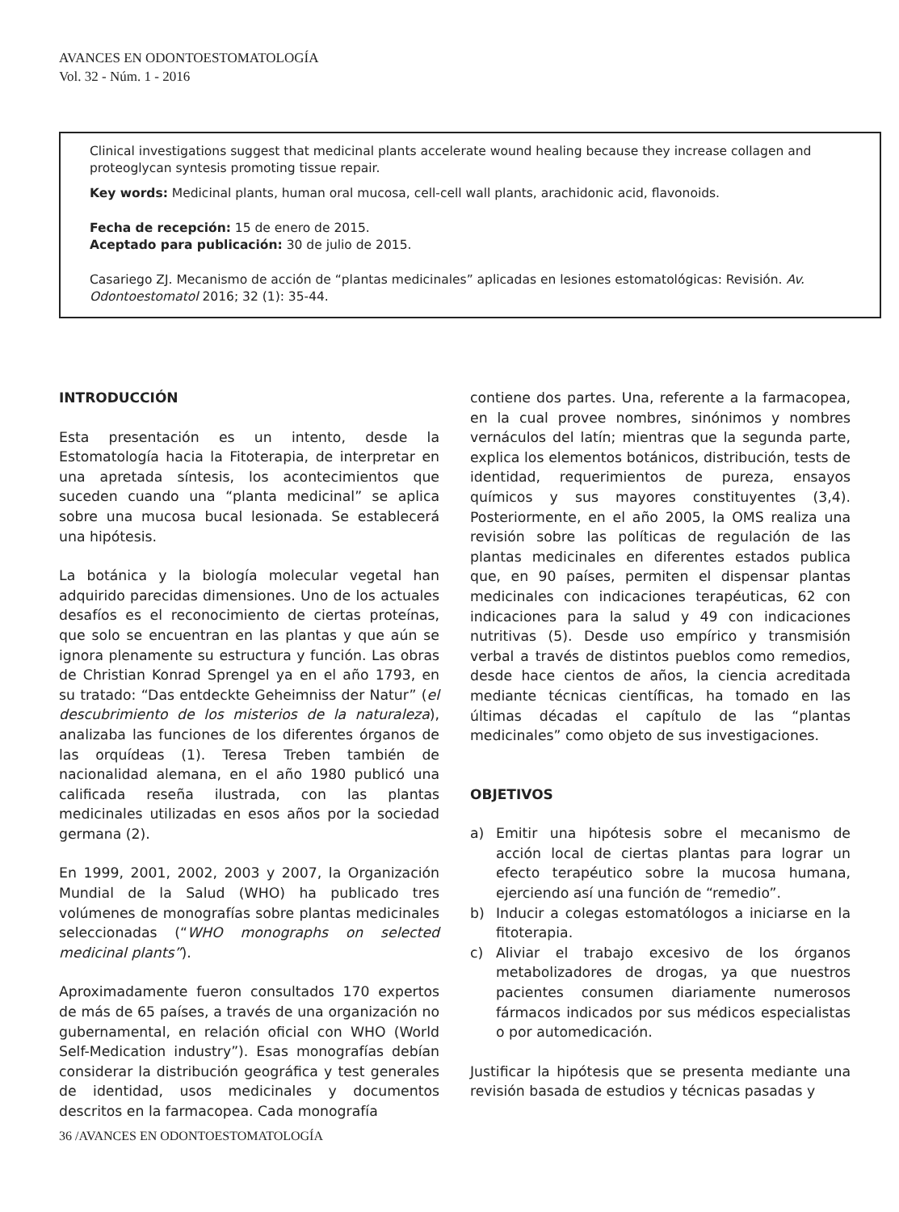AVANCES EN ODONTOESTOMATOLOGÍA
Vol. 32 - Núm. 1 - 2016
Clinical investigations suggest that medicinal plants accelerate wound healing because they increase collagen and proteoglycan syntesis promoting tissue repair.
Key words: Medicinal plants, human oral mucosa, cell-cell wall plants, arachidonic acid, flavonoids.
Fecha de recepción: 15 de enero de 2015.
Aceptado para publicación: 30 de julio de 2015.
Casariego ZJ. Mecanismo de acción de “plantas medicinales” aplicadas en lesiones estomatológicas: Revisión. Av. Odontoestomatol 2016; 32 (1): 35-44.
INTRODUCCIÓN
Esta presentación es un intento, desde la Estomatología hacia la Fitoterapia, de interpretar en una apretada síntesis, los acontecimientos que suceden cuando una “planta medicinal” se aplica sobre una mucosa bucal lesionada. Se establecerá una hipótesis.
La botánica y la biología molecular vegetal han adquirido parecidas dimensiones. Uno de los actuales desafíos es el reconocimiento de ciertas proteínas, que solo se encuentran en las plantas y que aún se ignora plenamente su estructura y función. Las obras de Christian Konrad Sprengel ya en el año 1793, en su tratado: “Das entdeckte Geheimniss der Natur” (el descubrimiento de los misterios de la naturaleza), analizaba las funciones de los diferentes órganos de las orquídeas (1). Teresa Treben también de nacionalidad alemana, en el año 1980 publicó una calificada reseña ilustrada, con las plantas medicinales utilizadas en esos años por la sociedad germana (2).
En 1999, 2001, 2002, 2003 y 2007, la Organización Mundial de la Salud (WHO) ha publicado tres volúmenes de monografías sobre plantas medicinales seleccionadas (“WHO monographs on selected medicinal plants”).
Aproximadamente fueron consultados 170 expertos de más de 65 países, a través de una organización no gubernamental, en relación oficial con WHO (World Self-Medication industry”). Esas monografías debían considerar la distribución geográfica y test generales de identidad, usos medicinales y documentos descritos en la farmacopea. Cada monografía
contiene dos partes. Una, referente a la farmacopea, en la cual provee nombres, sinónimos y nombres vernáculos del latín; mientras que la segunda parte, explica los elementos botánicos, distribución, tests de identidad, requerimientos de pureza, ensayos químicos y sus mayores constituyentes (3,4). Posteriormente, en el año 2005, la OMS realiza una revisión sobre las políticas de regulación de las plantas medicinales en diferentes estados publica que, en 90 países, permiten el dispensar plantas medicinales con indicaciones terapéuticas, 62 con indicaciones para la salud y 49 con indicaciones nutritivas (5). Desde uso empírico y transmisión verbal a través de distintos pueblos como remedios, desde hace cientos de años, la ciencia acreditada mediante técnicas científicas, ha tomado en las últimas décadas el capítulo de las “plantas medicinales” como objeto de sus investigaciones.
OBJETIVOS
a) Emitir una hipótesis sobre el mecanismo de acción local de ciertas plantas para lograr un efecto terapéutico sobre la mucosa humana, ejerciendo así una función de “remedio”.
b) Inducir a colegas estomatólogos a iniciarse en la fitoterapia.
c) Aliviar el trabajo excesivo de los órganos metabolizadores de drogas, ya que nuestros pacientes consumen diariamente numerosos fármacos indicados por sus médicos especialistas o por automedicación.
Justificar la hipótesis que se presenta mediante una revisión basada de estudios y técnicas pasadas y
36 /AVANCES EN ODONTOESTOMATOLOGÍA